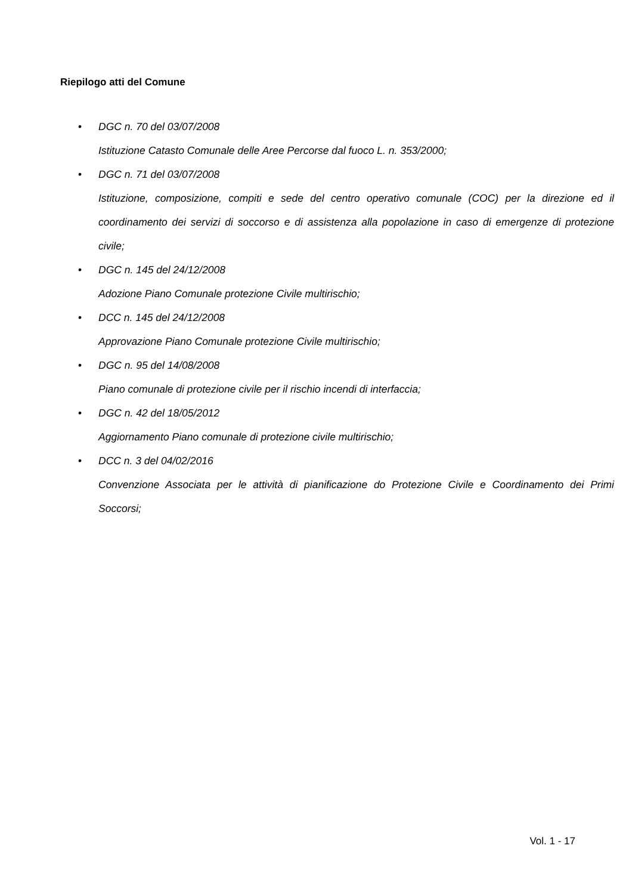Riepilogo atti del Comune
• DGC n. 70 del 03/07/2008
Istituzione Catasto Comunale delle Aree Percorse dal fuoco L. n. 353/2000;
• DGC n. 71 del 03/07/2008
Istituzione, composizione, compiti e sede del centro operativo comunale (COC) per la direzione ed il coordinamento dei servizi di soccorso e di assistenza alla popolazione in caso di emergenze di protezione civile;
• DGC n. 145 del 24/12/2008
Adozione Piano Comunale protezione Civile multirischio;
• DCC n. 145 del 24/12/2008
Approvazione Piano Comunale protezione Civile multirischio;
• DGC n. 95 del 14/08/2008
Piano comunale di protezione civile per il rischio incendi di interfaccia;
• DGC n. 42 del 18/05/2012
Aggiornamento Piano comunale di protezione civile multirischio;
• DCC n. 3 del 04/02/2016
Convenzione Associata per le attività di pianificazione do Protezione Civile e Coordinamento dei Primi Soccorsi;
Vol. 1 - 17